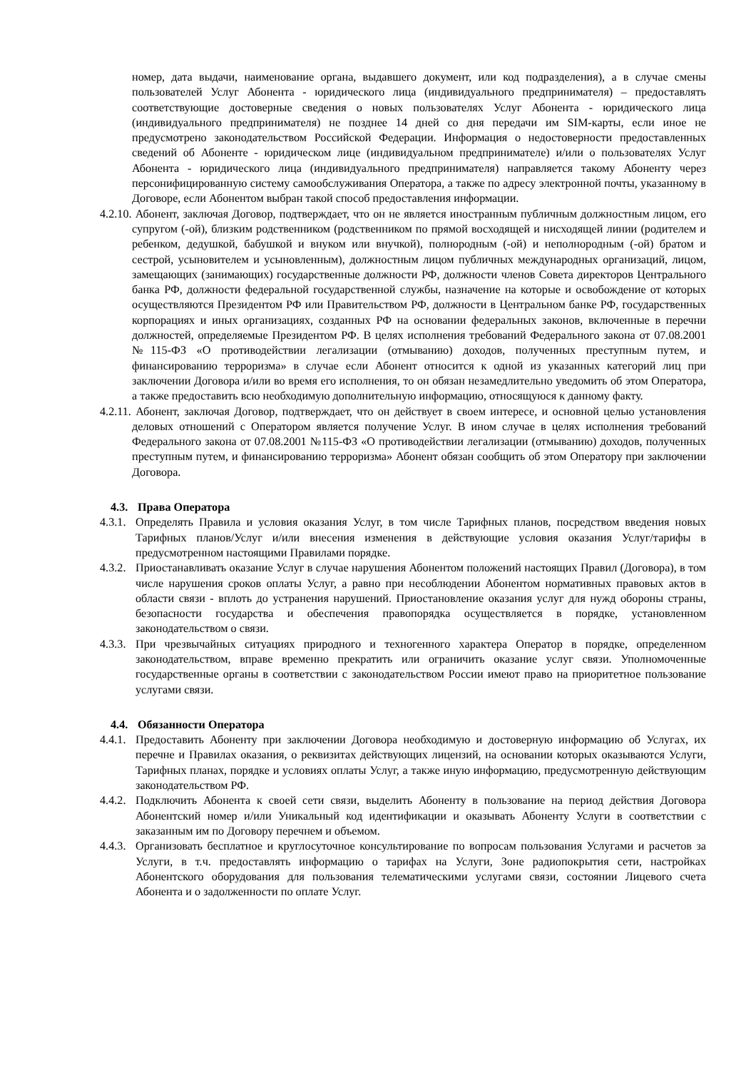номер, дата выдачи, наименование органа, выдавшего документ, или код подразделения), а в случае смены пользователей Услуг Абонента - юридического лица (индивидуального предпринимателя) – предоставлять соответствующие достоверные сведения о новых пользователях Услуг Абонента - юридического лица (индивидуального предпринимателя) не позднее 14 дней со дня передачи им SIM-карты, если иное не предусмотрено законодательством Российской Федерации. Информация о недостоверности предоставленных сведений об Абоненте - юридическом лице (индивидуальном предпринимателе) и/или о пользователях Услуг Абонента - юридического лица (индивидуального предпринимателя) направляется такому Абоненту через персонифицированную систему самообслуживания Оператора, а также по адресу электронной почты, указанному в Договоре, если Абонентом выбран такой способ предоставления информации.
4.2.10. Абонент, заключая Договор, подтверждает, что он не является иностранным публичным должностным лицом, его супругом (-ой), близким родственником (родственником по прямой восходящей и нисходящей линии (родителем и ребенком, дедушкой, бабушкой и внуком или внучкой), полнородным (-ой) и неполнородным (-ой) братом и сестрой, усыновителем и усыновленным), должностным лицом публичных международных организаций, лицом, замещающих (занимающих) государственные должности РФ, должности членов Совета директоров Центрального банка РФ, должности федеральной государственной службы, назначение на которые и освобождение от которых осуществляются Президентом РФ или Правительством РФ, должности в Центральном банке РФ, государственных корпорациях и иных организациях, созданных РФ на основании федеральных законов, включенные в перечни должностей, определяемые Президентом РФ. В целях исполнения требований Федерального закона от 07.08.2001 №115-ФЗ «О противодействии легализации (отмыванию) доходов, полученных преступным путем, и финансированию терроризма» в случае если Абонент относится к одной из указанных категорий лиц при заключении Договора и/или во время его исполнения, то он обязан незамедлительно уведомить об этом Оператора, а также предоставить всю необходимую дополнительную информацию, относящуюся к данному факту.
4.2.11. Абонент, заключая Договор, подтверждает, что он действует в своем интересе, и основной целью установления деловых отношений с Оператором является получение Услуг. В ином случае в целях исполнения требований Федерального закона от 07.08.2001 №115-ФЗ «О противодействии легализации (отмыванию) доходов, полученных преступным путем, и финансированию терроризма» Абонент обязан сообщить об этом Оператору при заключении Договора.
4.3. Права Оператора
4.3.1.
Определять Правила и условия оказания Услуг, в том числе Тарифных планов, посредством введения новых Тарифных планов/Услуг и/или внесения изменения в действующие условия оказания Услуг/тарифы в предусмотренном настоящими Правилами порядке.
4.3.2.
Приостанавливать оказание Услуг в случае нарушения Абонентом положений настоящих Правил (Договора), в том числе нарушения сроков оплаты Услуг, а равно при несоблюдении Абонентом нормативных правовых актов в области связи - вплоть до устранения нарушений. Приостановление оказания услуг для нужд обороны страны, безопасности государства и обеспечения правопорядка осуществляется в порядке, установленном законодательством о связи.
4.3.3.
При чрезвычайных ситуациях природного и техногенного характера Оператор в порядке, определенном законодательством, вправе временно прекратить или ограничить оказание услуг связи. Уполномоченные государственные органы в соответствии с законодательством России имеют право на приоритетное пользование услугами связи.
4.4. Обязанности Оператора
4.4.1.
Предоставить Абоненту при заключении Договора необходимую и достоверную информацию об Услугах, их перечне и Правилах оказания, о реквизитах действующих лицензий, на основании которых оказываются Услуги, Тарифных планах, порядке и условиях оплаты Услуг, а также иную информацию, предусмотренную действующим законодательством РФ.
4.4.2.
Подключить Абонента к своей сети связи, выделить Абоненту в пользование на период действия Договора Абонентский номер и/или Уникальный код идентификации и оказывать Абоненту Услуги в соответствии с заказанным им по Договору перечнем и объемом.
4.4.3.
Организовать бесплатное и круглосуточное консультирование по вопросам пользования Услугами и расчетов за Услуги, в т.ч. предоставлять информацию о тарифах на Услуги, Зоне радиопокрытия сети, настройках Абонентского оборудования для пользования телематическими услугами связи, состоянии Лицевого счета Абонента и о задолженности по оплате Услуг.